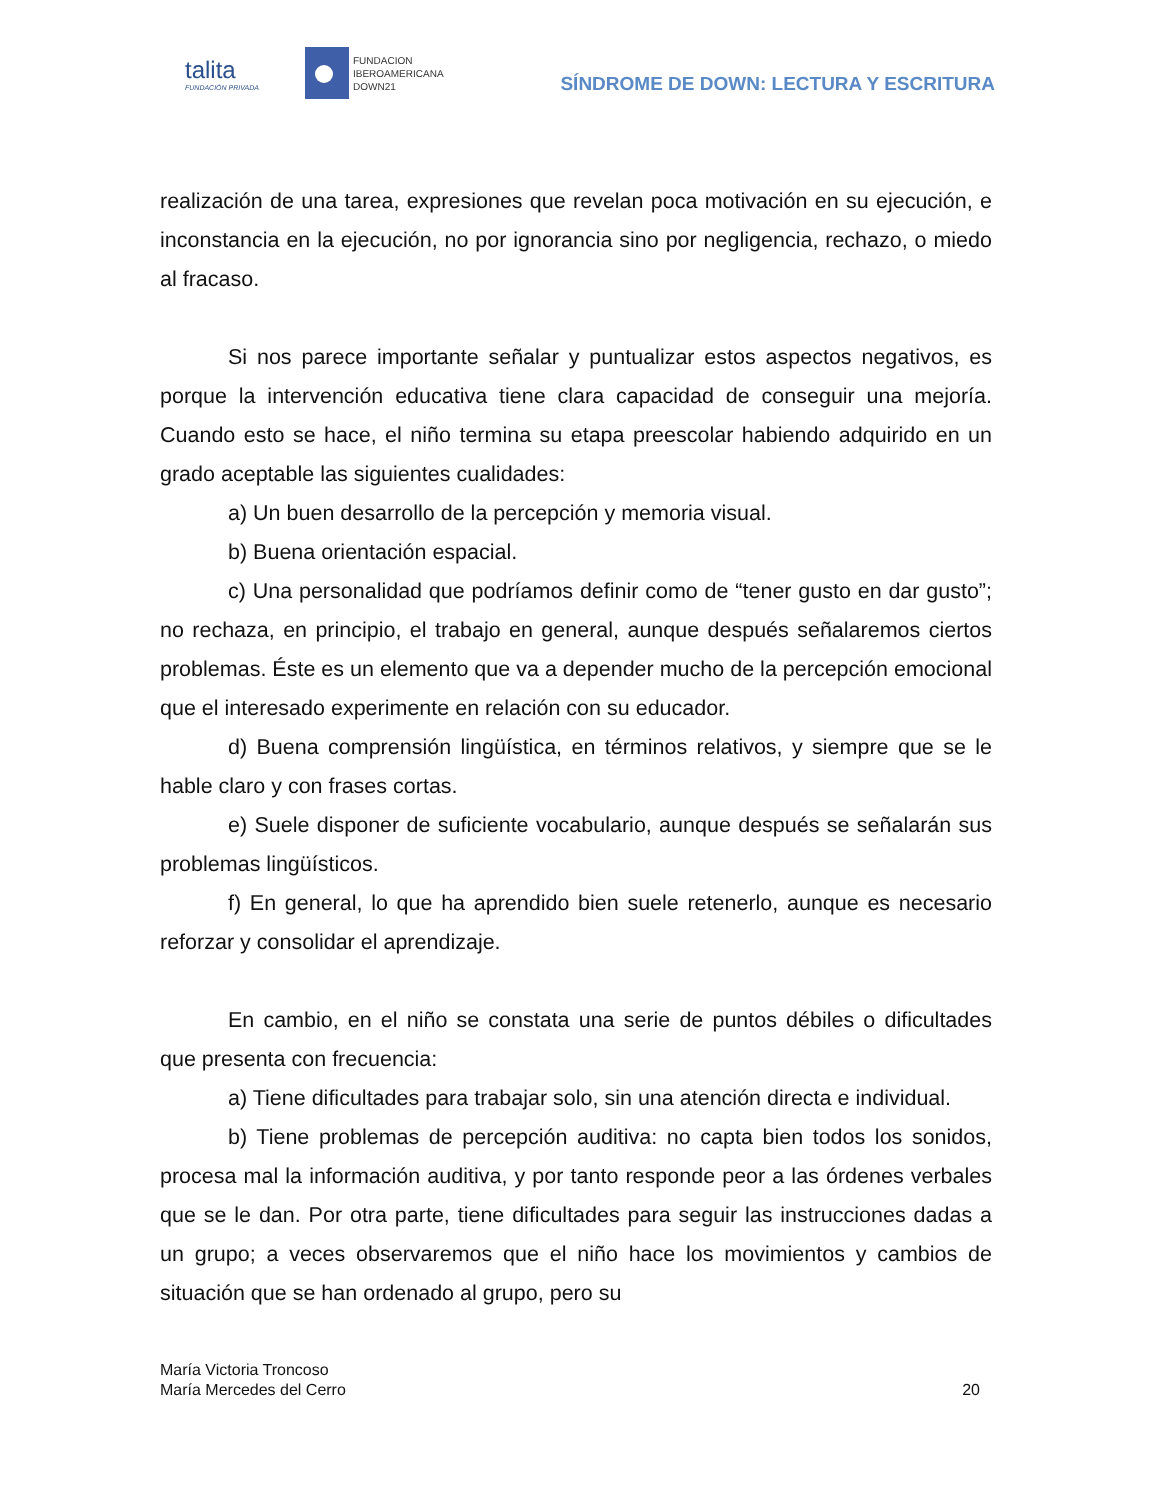talita
FUNDACIÓN PRIVADA
FUNDACION
IBEROAMERICANA
DOWN21
SÍNDROME DE DOWN: LECTURA Y ESCRITURA
realización de una tarea, expresiones que revelan poca motivación en su ejecución, e inconstancia en la ejecución, no por ignorancia sino por negligencia, rechazo, o miedo al fracaso.
Si nos parece importante señalar y puntualizar estos aspectos negativos, es porque la intervención educativa tiene clara capacidad de conseguir una mejoría. Cuando esto se hace, el niño termina su etapa preescolar habiendo adquirido en un grado aceptable las siguientes cualidades:
a) Un buen desarrollo de la percepción y memoria visual.
b) Buena orientación espacial.
c) Una personalidad que podríamos definir como de “tener gusto en dar gusto”; no rechaza, en principio, el trabajo en general, aunque después señalaremos ciertos problemas. Éste es un elemento que va a depender mucho de la percepción emocional que el interesado experimente en relación con su educador.
d) Buena comprensión lingüística, en términos relativos, y siempre que se le hable claro y con frases cortas.
e) Suele disponer de suficiente vocabulario, aunque después se señalarán sus problemas lingüísticos.
f) En general, lo que ha aprendido bien suele retenerlo, aunque es necesario reforzar y consolidar el aprendizaje.
En cambio, en el niño se constata una serie de puntos débiles o dificultades que presenta con frecuencia:
a) Tiene dificultades para trabajar solo, sin una atención directa e individual.
b) Tiene problemas de percepción auditiva: no capta bien todos los sonidos, procesa mal la información auditiva, y por tanto responde peor a las órdenes verbales que se le dan. Por otra parte, tiene dificultades para seguir las instrucciones dadas a un grupo; a veces observaremos que el niño hace los movimientos y cambios de situación que se han ordenado al grupo, pero su
María Victoria Troncoso
María Mercedes del Cerro
20